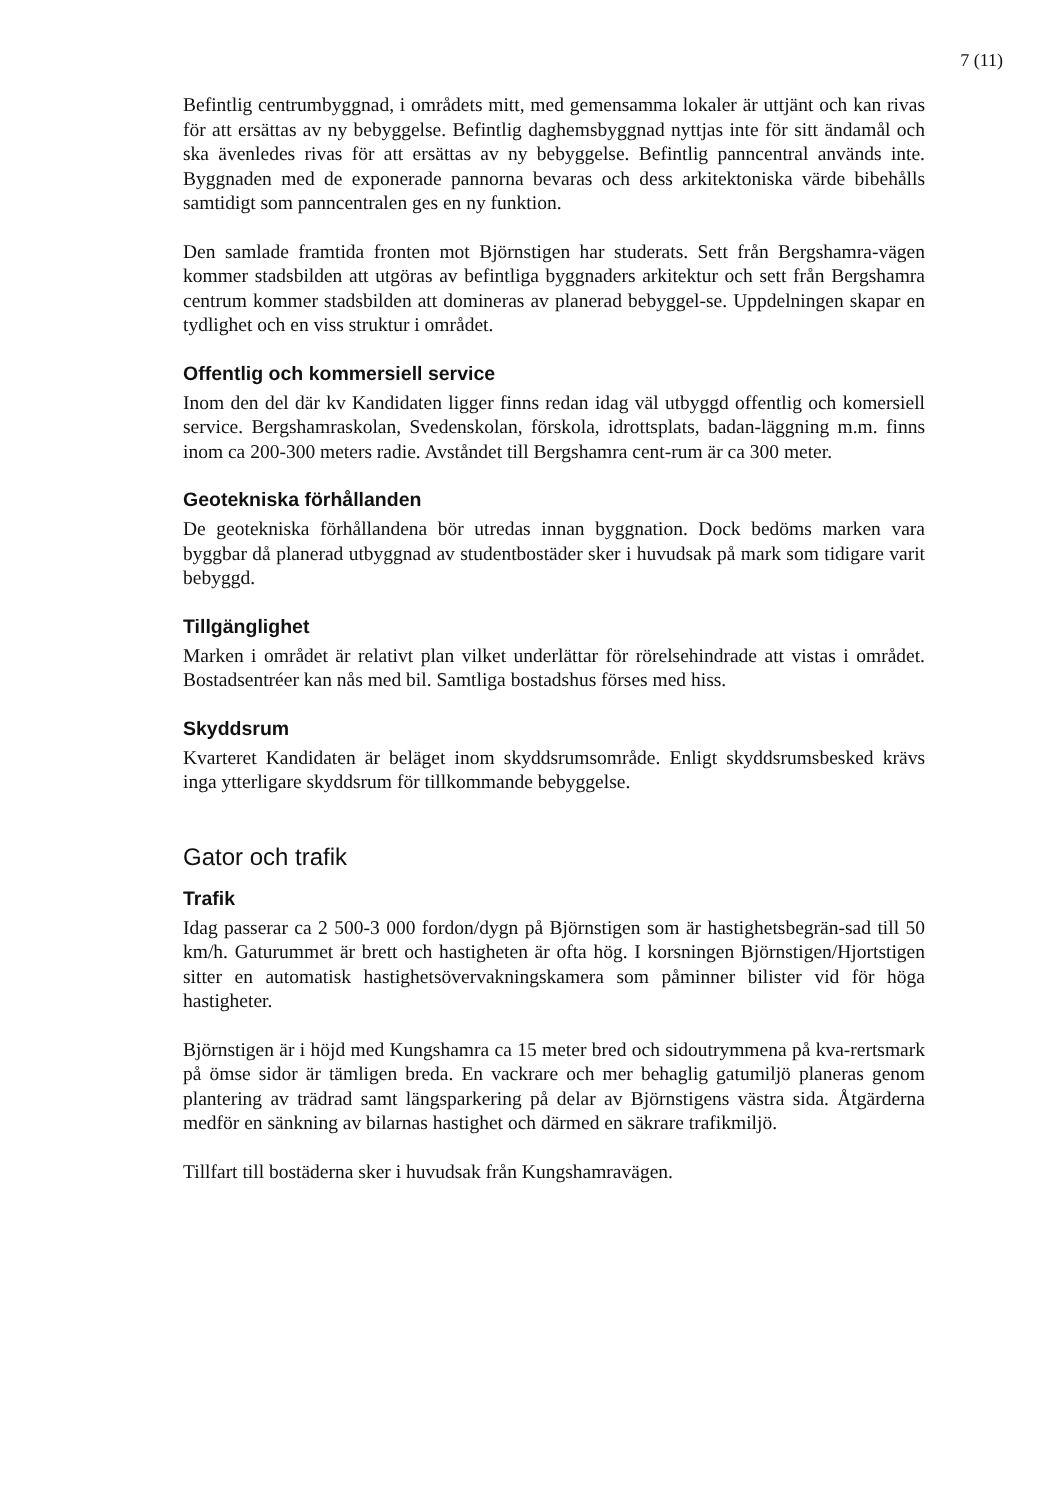7 (11)
Befintlig centrumbyggnad, i områdets mitt, med gemensamma lokaler är uttjänt och kan rivas för att ersättas av ny bebyggelse. Befintlig daghemsbyggnad nyttjas inte för sitt ändamål och ska ävenledes rivas för att ersättas av ny bebyggelse. Befintlig panncentral används inte. Byggnaden med de exponerade pannorna bevaras och dess arkitektoniska värde bibehålls samtidigt som panncentralen ges en ny funktion.
Den samlade framtida fronten mot Björnstigen har studerats. Sett från Bergshamra-vägen kommer stadsbilden att utgöras av befintliga byggnaders arkitektur och sett från Bergshamra centrum kommer stadsbilden att domineras av planerad bebyggel-se. Uppdelningen skapar en tydlighet och en viss struktur i området.
Offentlig och kommersiell service
Inom den del där kv Kandidaten ligger finns redan idag väl utbyggd offentlig och komersiell service. Bergshamraskolan, Svedenskolan, förskola, idrottsplats, badan-läggning m.m. finns inom ca 200-300 meters radie. Avståndet till Bergshamra cent-rum är ca 300 meter.
Geotekniska förhållanden
De geotekniska förhållandena bör utredas innan byggnation. Dock bedöms marken vara byggbar då planerad utbyggnad av studentbostäder sker i huvudsak på mark som tidigare varit bebyggd.
Tillgänglighet
Marken i området är relativt plan vilket underlättar för rörelsehindrade att vistas i området. Bostadsentréer kan nås med bil. Samtliga bostadshus förses med hiss.
Skyddsrum
Kvarteret Kandidaten är beläget inom skyddsrumsområde. Enligt skyddsrumsbesked krävs inga ytterligare skyddsrum för tillkommande bebyggelse.
Gator och trafik
Trafik
Idag passerar ca 2 500-3 000 fordon/dygn på Björnstigen som är hastighetsbegrän-sad till 50 km/h. Gaturummet är brett och hastigheten är ofta hög. I korsningen Björnstigen/Hjortstigen sitter en automatisk hastighetsövervakningskamera som påminner bilister vid för höga hastigheter.
Björnstigen är i höjd med Kungshamra ca 15 meter bred och sidoutrymmena på kva-rertsmark på ömse sidor är tämligen breda. En vackrare och mer behaglig gatumiljö planeras genom plantering av trädrad samt längsparkering på delar av Björnstigens västra sida. Åtgärderna medför en sänkning av bilarnas hastighet och därmed en säkrare trafikmiljö.
Tillfart till bostäderna sker i huvudsak från Kungshamravägen.